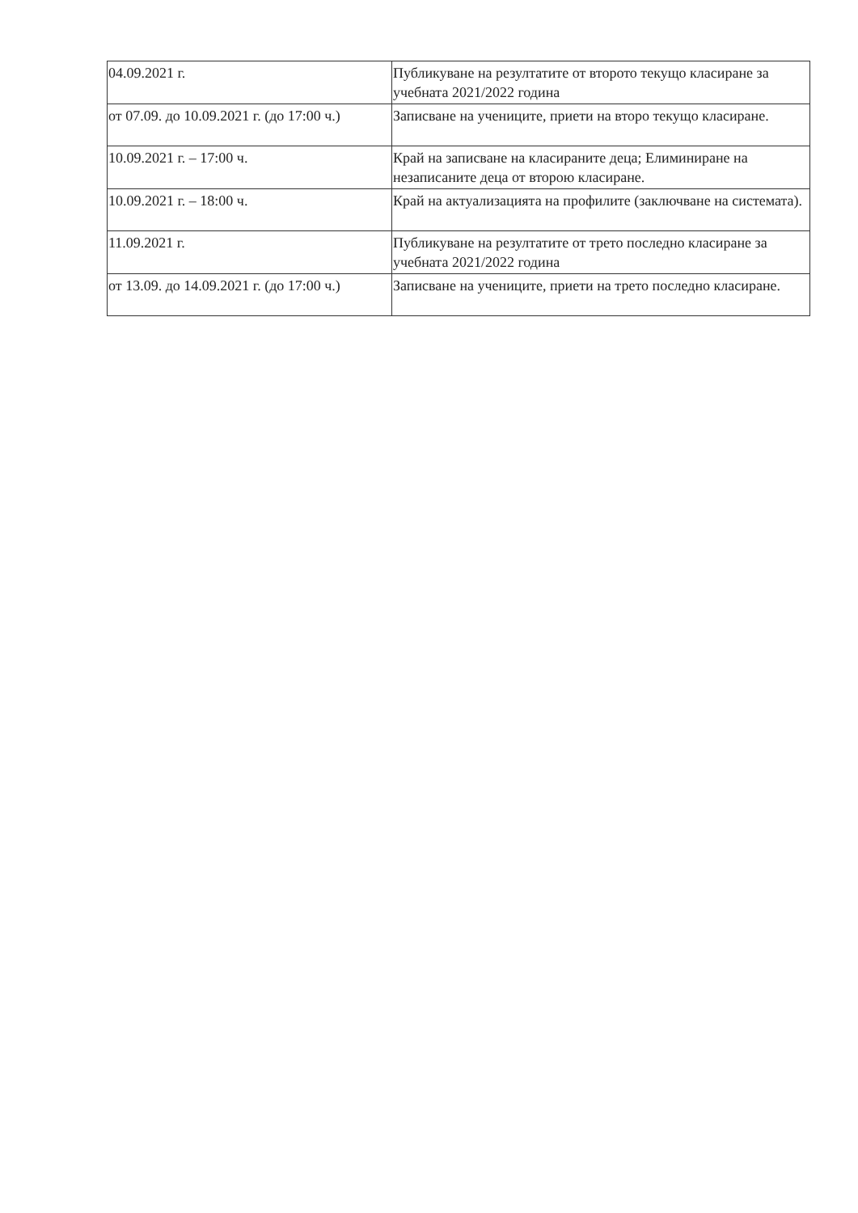| 04.09.2021 г. | Публикуване на резултатите от второто текущо класиране за учебната 2021/2022 година |
| от 07.09. до 10.09.2021 г. (до 17:00 ч.) | Записване на учениците, приети на второ текущо класиране. |
| 10.09.2021 г. – 17:00 ч. | Край на записване на класираните деца; Елиминиране на незаписаните деца от второю класиране. |
| 10.09.2021 г. – 18:00 ч. | Край на актуализацията на профилите (заключване на системата). |
| 11.09.2021 г. | Публикуване на резултатите от трето последно класиране за учебната 2021/2022 година |
| от 13.09. до 14.09.2021 г. (до 17:00 ч.) | Записване на учениците, приети на трето последно класиране. |